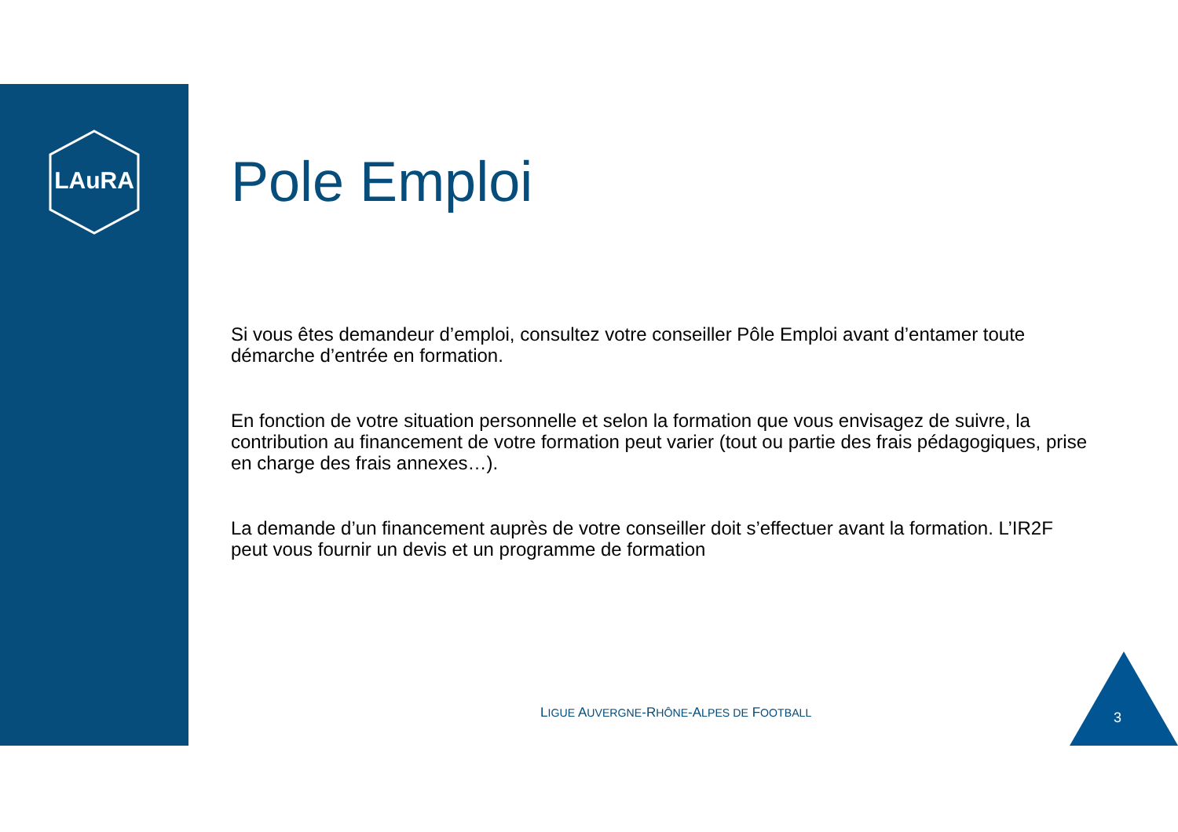LAuRA
Pole Emploi
Si vous êtes demandeur d’emploi, consultez votre conseiller Pôle Emploi avant d’entamer toute démarche d’entrée en formation.
En fonction de votre situation personnelle et selon la formation que vous envisagez de suivre, la contribution au financement de votre formation peut varier (tout ou partie des frais pédagogiques, prise en charge des frais annexes…).
La demande d’un financement auprès de votre conseiller doit s’effectuer avant la formation. L’IR2F peut vous fournir un devis et un programme de formation
LIGUE AUVERGNE-RHÔNE-ALPES DE FOOTBALL
3